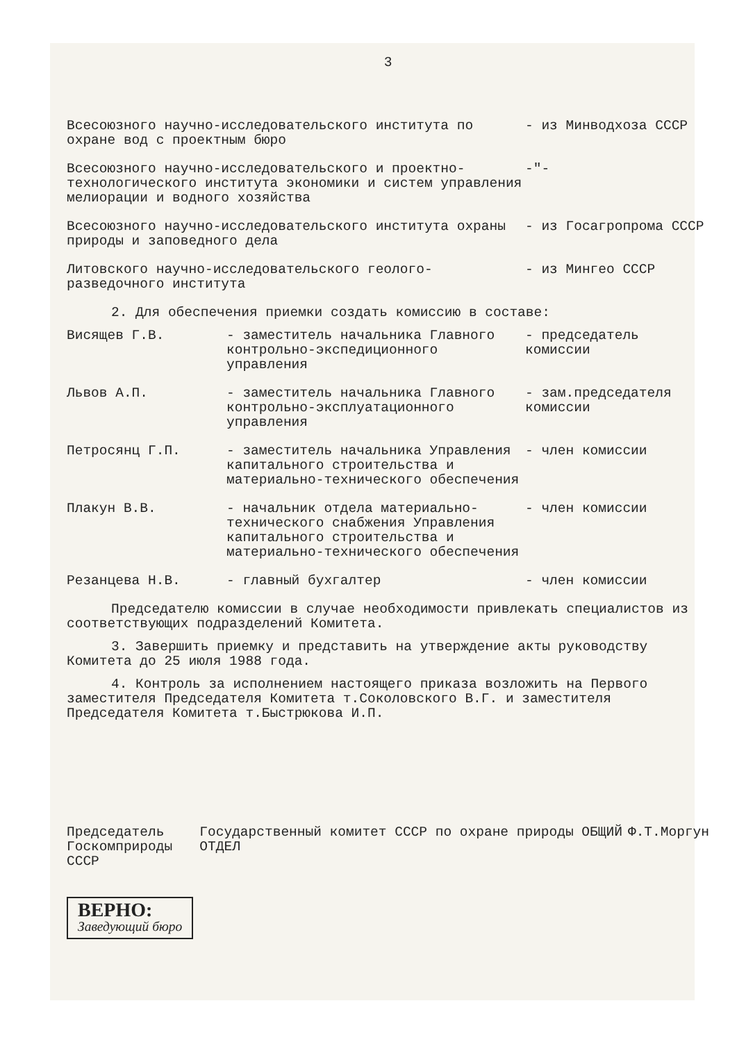3
| Всесоюзного научно-исследовательского института по охране вод с проектным бюро | - из Минводхоза СССР |
| Всесоюзного научно-исследовательского и проектно-технологического института экономики и систем управления мелиорации и водного хозяйства | -"- |
| Всесоюзного научно-исследовательского института охраны природы и заповедного дела | - из Госагропрома СССР |
| Литовского научно-исследовательского геолого-разведочного института | - из Мингео СССР |
2. Для обеспечения приемки создать комиссию в составе:
| Висящев Г.В. | - заместитель начальника Главного контрольно-экспедиционного управления | - председатель комиссии |
| Львов А.П. | - заместитель начальника Главного контрольно-эксплуатационного управления | - зам.председателя комиссии |
| Петросянц Г.П. | - заместитель начальника Управления капитального строительства и материально-технического обеспечения | - член комиссии |
| Плакун В.В. | - начальник отдела материально-технического снабжения Управления капитального строительства и материально-технического обеспечения | - член комиссии |
| Резанцева Н.В. | - главный бухгалтер | - член комиссии |
Председателю комиссии в случае необходимости привлекать специалистов из соответствующих подразделений Комитета.
3. Завершить приемку и представить на утверждение акты руководству Комитета до 25 июля 1988 года.
4. Контроль за исполнением настоящего приказа возложить на Первого заместителя Председателя Комитета т.Соколовского В.Г. и заместителя Председателя Комитета т.Быстрюкова И.П.
Председатель
Госкомприроды СССР
Государственный комитет СССР по охране природы ОБЩИЙ ОТДЕЛ
Ф.Т.Моргун
ВЕРНО:
Заведующий бюро